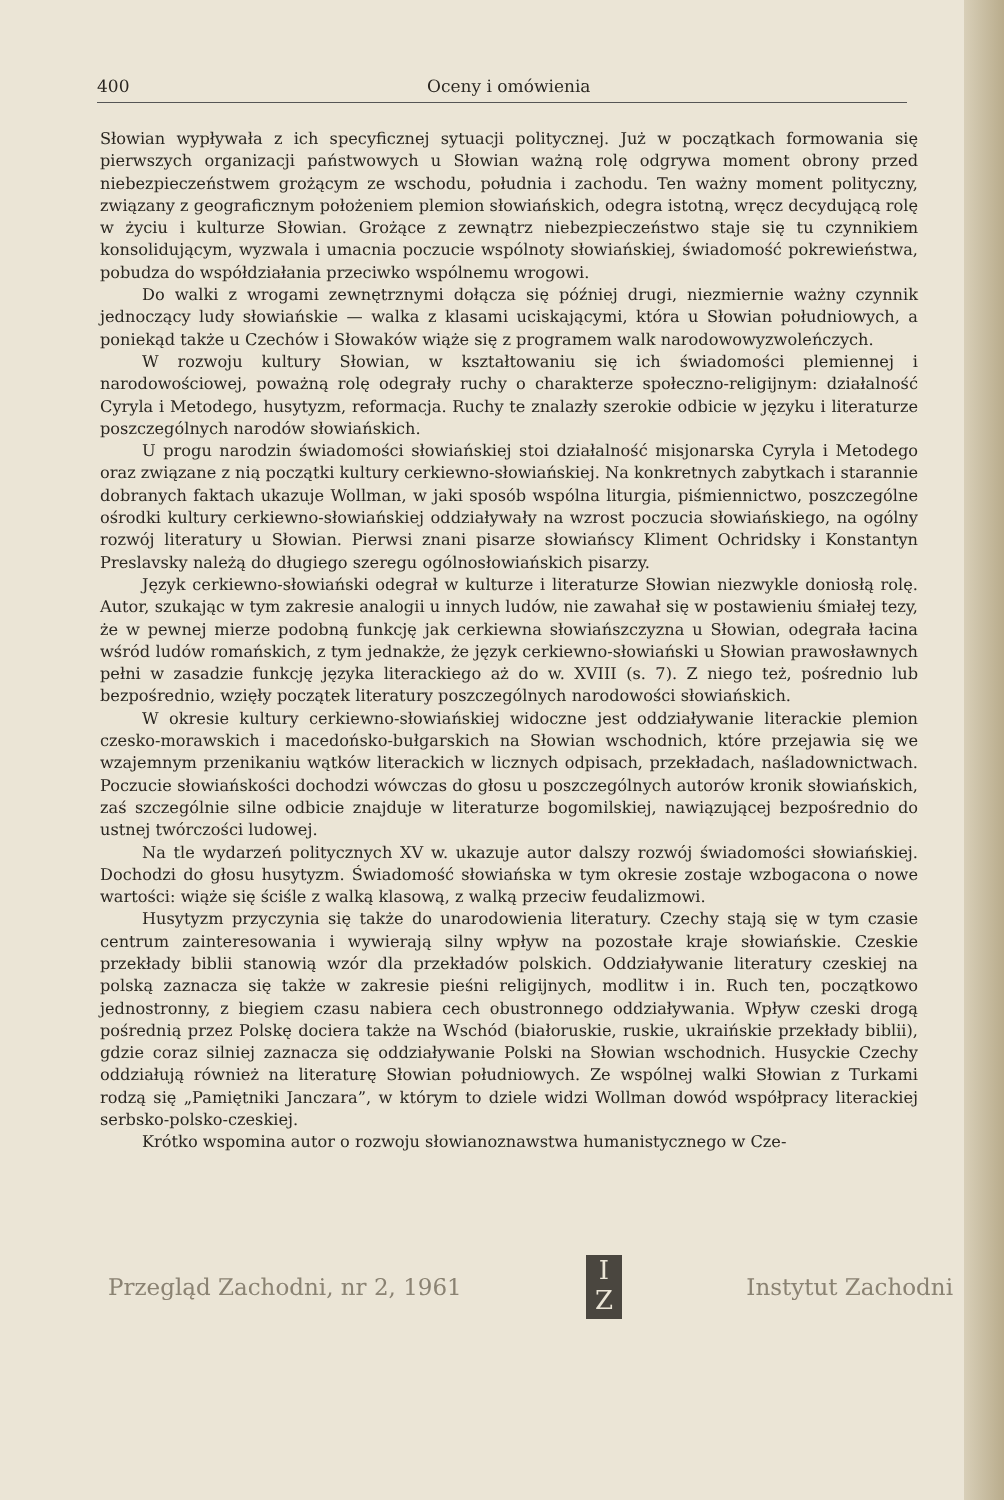400 Oceny i omówienia
Słowian wypływała z ich specyficznej sytuacji politycznej. Już w początkach formowania się pierwszych organizacji państwowych u Słowian ważną rolę odgrywa moment obrony przed niebezpieczeństwem grożącym ze wschodu, południa i zachodu. Ten ważny moment polityczny, związany z geograficznym położeniem plemion słowiańskich, odegra istotną, wręcz decydującą rolę w życiu i kulturze Słowian. Grożące z zewnątrz niebezpieczeństwo staje się tu czynnikiem konsolidującym, wyzwala i umacnia poczucie wspólnoty słowiańskiej, świadomość pokrewieństwa, pobudza do współdziałania przeciwko wspólnemu wrogowi.
Do walki z wrogami zewnętrznymi dołącza się później drugi, niezmiernie ważny czynnik jednoczący ludy słowiańskie — walka z klasami uciskającymi, która u Słowian południowych, a poniekąd także u Czechów i Słowaków wiąże się z programem walk narodowowyzwoleńczych.
W rozwoju kultury Słowian, w kształtowaniu się ich świadomości plemiennej i narodowościowej, poważną rolę odegrały ruchy o charakterze społeczno-religijnym: działalność Cyryla i Metodego, husytyzm, reformacja. Ruchy te znalazły szerokie odbicie w języku i literaturze poszczególnych narodów słowiańskich.
U progu narodzin świadomości słowiańskiej stoi działalność misjonarska Cyryla i Metodego oraz związane z nią początki kultury cerkiewno-słowiańskiej. Na konkretnych zabytkach i starannie dobranych faktach ukazuje Wollman, w jaki sposób wspólna liturgia, piśmiennictwo, poszczególne ośrodki kultury cerkiewno-słowiańskiej oddziaływały na wzrost poczucia słowiańskiego, na ogólny rozwój literatury u Słowian. Pierwsi znani pisarze słowiańscy Kliment Ochridsky i Konstantyn Preslavsky należą do długiego szeregu ogólnosłowiańskich pisarzy.
Język cerkiewno-słowiański odegrał w kulturze i literaturze Słowian niezwykle doniosłą rolę. Autor, szukając w tym zakresie analogii u innych ludów, nie zawahał się w postawieniu śmiałej tezy, że w pewnej mierze podobną funkcję jak cerkiewna słowiańszczyzna u Słowian, odegrała łacina wśród ludów romańskich, z tym jednakże, że język cerkiewno-słowiański u Słowian prawosławnych pełni w zasadzie funkcję języka literackiego aż do w. XVIII (s. 7). Z niego też, pośrednio lub bezpośrednio, wzięły początek literatury poszczególnych narodowości słowiańskich.
W okresie kultury cerkiewno-słowiańskiej widoczne jest oddziaływanie literackie plemion czesko-morawskich i macedońsko-bułgarskich na Słowian wschodnich, które przejawia się we wzajemnym przenikaniu wątków literackich w licznych odpisach, przekładach, naśladownictwach. Poczucie słowiańskości dochodzi wówczas do głosu u poszczególnych autorów kronik słowiańskich, zaś szczególnie silne odbicie znajduje w literaturze bogomilskiej, nawiązującej bezpośrednio do ustnej twórczości ludowej.
Na tle wydarzeń politycznych XV w. ukazuje autor dalszy rozwój świadomości słowiańskiej. Dochodzi do głosu husytyzm. Świadomość słowiańska w tym okresie zostaje wzbogacona o nowe wartości: wiąże się ściśle z walką klasową, z walką przeciw feudalizmowi.
Husytyzm przyczynia się także do unarodowienia literatury. Czechy stają się w tym czasie centrum zainteresowania i wywierają silny wpływ na pozostałe kraje słowiańskie. Czeskie przekłady biblii stanowią wzór dla przekładów polskich. Oddziaływanie literatury czeskiej na polską zaznacza się także w zakresie pieśni religijnych, modlitw i in. Ruch ten, początkowo jednostronny, z biegiem czasu nabiera cech obustronnego oddziaływania. Wpływ czeski drogą pośrednią przez Polskę dociera także na Wschód (białoruskie, ruskie, ukraińskie przekłady biblii), gdzie coraz silniej zaznacza się oddziaływanie Polski na Słowian wschodnich. Husyckie Czechy oddziałują również na literaturę Słowian południowych. Ze wspólnej walki Słowian z Turkami rodzą się „Pamiętniki Janczara”, w którym to dziele widzi Wollman dowód współpracy literackiej serbsko-polsko-czeskiej.
Krótko wspomina autor o rozwoju słowianoznawstwa humanistycznego w Cze-
Przegląd Zachodni, nr 2, 1961
I
Z
Instytut Zachodni